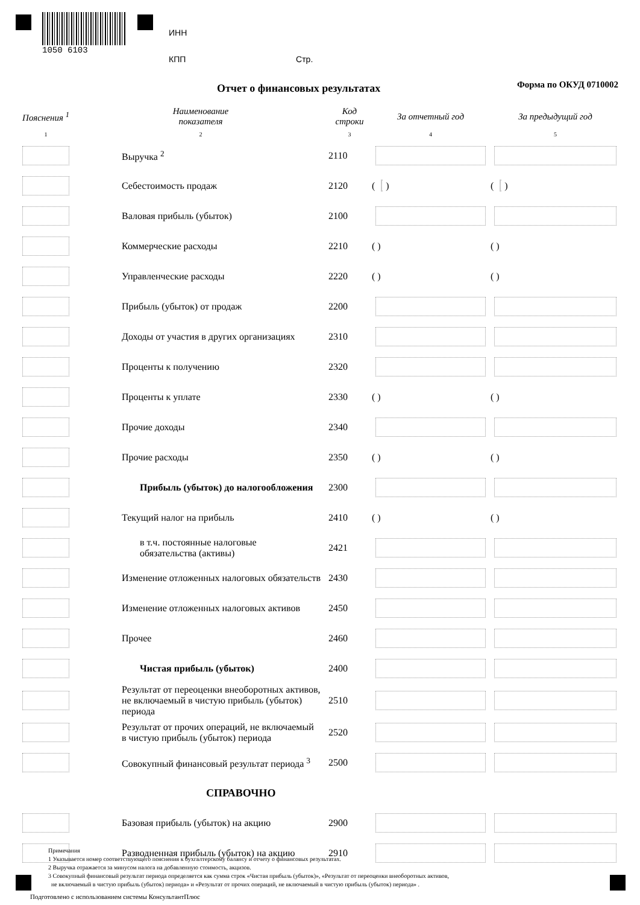1050 6103
ИНН
КПП Стр.
Отчет о финансовых результатах Форма по ОКУД 0710002
| Пояснения <sup>1</sup> | Наименование показателя | Код строки | За отчетный год | За предыдущий год |
| --- | --- | --- | --- | --- |
| 1 | 2 | 3 | 4 | 5 |
| | Выручка <sup>2</sup> | 2110 | | |
| | Себестоимость продаж | 2120 | ( ) | ( ) |
| | Валовая прибыль (убыток) | 2100 | | |
| | Коммерческие расходы | 2210 | ( ) | ( ) |
| | Управленческие расходы | 2220 | ( ) | ( ) |
| | Прибыль (убыток) от продаж | 2200 | | |
| | Доходы от участия в других организациях | 2310 | | |
| | Проценты к получению | 2320 | | |
| | Проценты к уплате | 2330 | ( ) | ( ) |
| | Прочие доходы | 2340 | | |
| | Прочие расходы | 2350 | ( ) | ( ) |
| | Прибыль (убыток) до налогообложения | 2300 | | |
| | Текущий налог на прибыль | 2410 | ( ) | ( ) |
| | в т.ч. постоянные налоговые обязательства (активы) | 2421 | | |
| | Изменение отложенных налоговых обязательств | 2430 | | |
| | Изменение отложенных налоговых активов | 2450 | | |
| | Прочее | 2460 | | |
| | Чистая прибыль (убыток) | 2400 | | |
| | Результат от переоценки внеоборотных активов, не включаемый в чистую прибыль (убыток) периода | 2510 | | |
| | Результат от прочих операций, не включаемый в чистую прибыль (убыток) периода | 2520 | | |
| | Совокупный финансовый результат периода <sup>3</sup> | 2500 | | |
| | СПРАВОЧНО | | | |
| | Базовая прибыль (убыток) на акцию | 2900 | | |
| | Разводненная прибыль (убыток) на акцию | 2910 | | |
Примечания
1 Указывается номер соответствующего пояснения к бухгалтерскому балансу и отчету о финансовых результатах.
2 Выручка отражается за минусом налога на добавленную стоимость, акцизов.
3 Совокупный финансовый результат периода определяется как сумма строк «Чистая прибыль (убыток)», «Результат от переоценки внеоборотных активов,
не включаемый в чистую прибыль (убыток) периода» и «Результат от прочих операций, не включаемый в чистую прибыль (убыток) периода» .
Подготовлено с использованием системы КонсультантПлюс